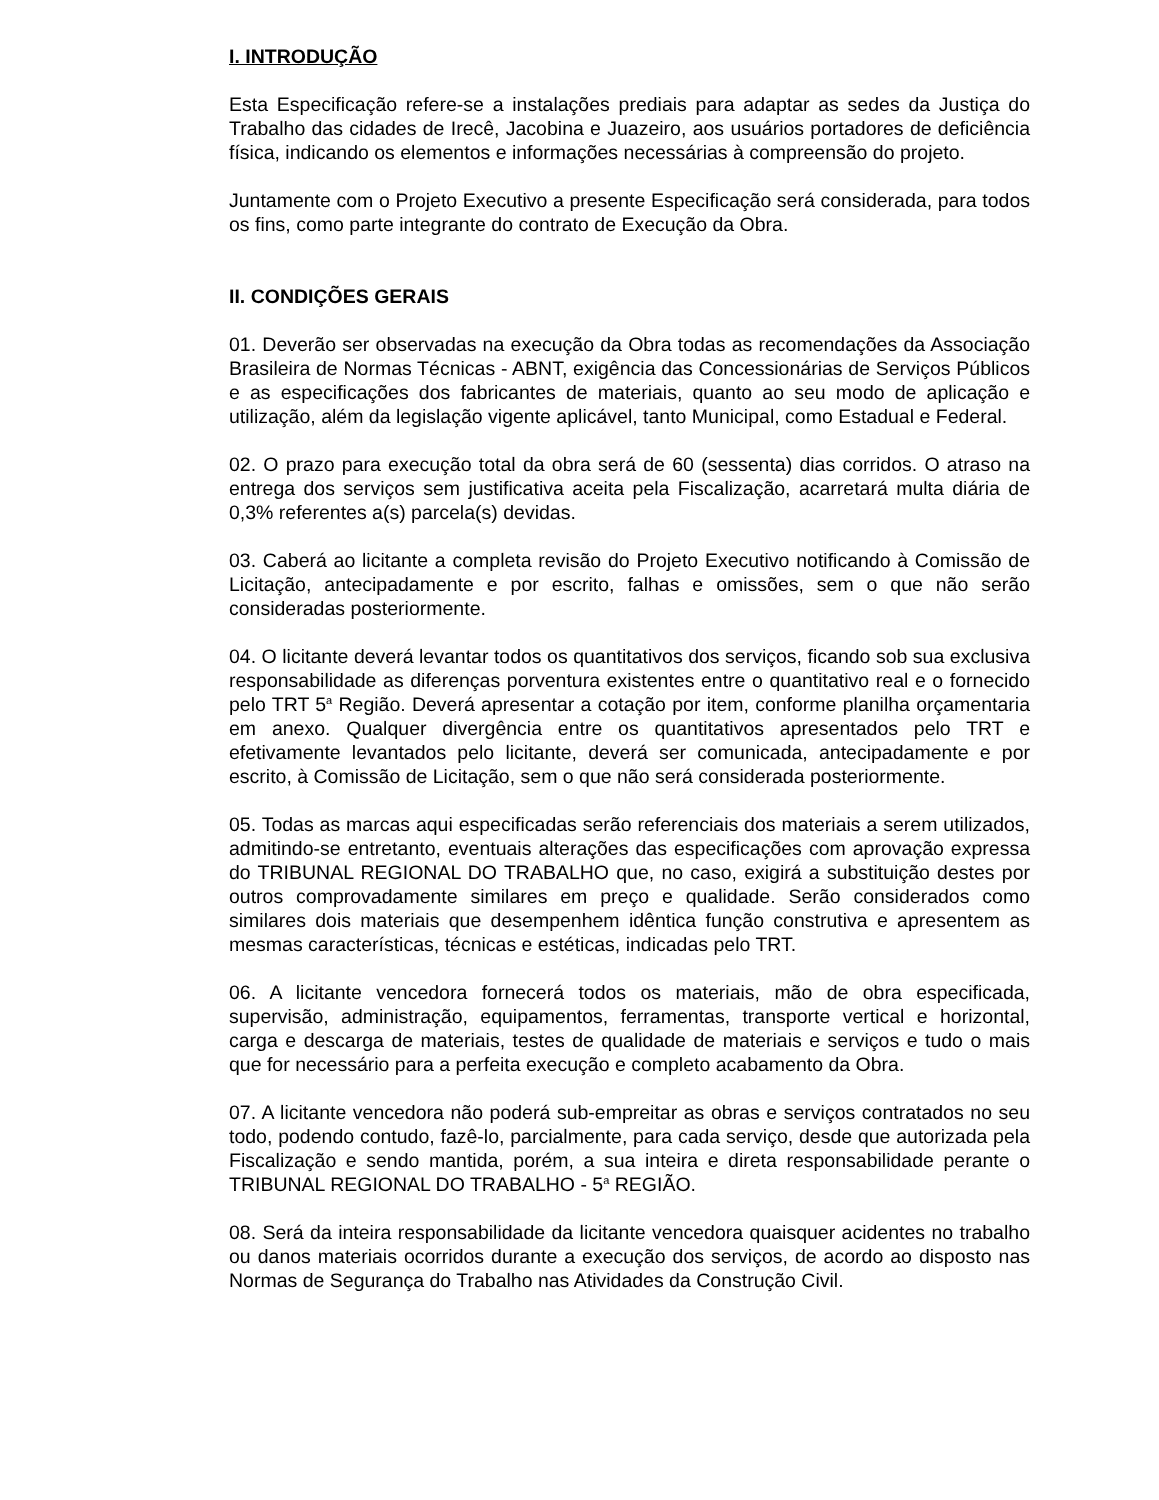I. INTRODUÇÃO
Esta Especificação refere-se a instalações prediais para adaptar as sedes da Justiça do Trabalho das cidades de Irecê, Jacobina e Juazeiro, aos usuários portadores de deficiência física, indicando os elementos e informações necessárias à compreensão do projeto.
Juntamente com o Projeto Executivo a presente Especificação será considerada, para todos os fins, como parte integrante do contrato de Execução da Obra.
II. CONDIÇÕES GERAIS
01. Deverão ser observadas na execução da Obra todas as recomendações da Associação Brasileira de Normas Técnicas - ABNT, exigência das Concessionárias de Serviços Públicos e as especificações dos fabricantes de materiais, quanto ao seu modo de aplicação e utilização, além da legislação vigente aplicável, tanto Municipal, como Estadual e Federal.
02. O prazo para execução total da obra será de 60 (sessenta) dias corridos. O atraso na entrega dos serviços sem justificativa aceita pela Fiscalização, acarretará multa diária de 0,3% referentes a(s) parcela(s) devidas.
03. Caberá ao licitante a completa revisão do Projeto Executivo notificando à Comissão de Licitação, antecipadamente e por escrito, falhas e omissões, sem o que não serão consideradas posteriormente.
04. O licitante deverá levantar todos os quantitativos dos serviços, ficando sob sua exclusiva responsabilidade as diferenças porventura existentes entre o quantitativo real e o fornecido pelo TRT 5<sup>a</sup> Região. Deverá apresentar a cotação por item, conforme planilha orçamentaria em anexo. Qualquer divergência entre os quantitativos apresentados pelo TRT e efetivamente levantados pelo licitante, deverá ser comunicada, antecipadamente e por escrito, à Comissão de Licitação, sem o que não será considerada posteriormente.
05. Todas as marcas aqui especificadas serão referenciais dos materiais a serem utilizados, admitindo-se entretanto, eventuais alterações das especificações com aprovação expressa do TRIBUNAL REGIONAL DO TRABALHO que, no caso, exigirá a substituição destes por outros comprovadamente similares em preço e qualidade. Serão considerados como similares dois materiais que desempenhem idêntica função construtiva e apresentem as mesmas características, técnicas e estéticas, indicadas pelo TRT.
06. A licitante vencedora fornecerá todos os materiais, mão de obra especificada, supervisão, administração, equipamentos, ferramentas, transporte vertical e horizontal, carga e descarga de materiais, testes de qualidade de materiais e serviços e tudo o mais que for necessário para a perfeita execução e completo acabamento da Obra.
07. A licitante vencedora não poderá sub-empreitar as obras e serviços contratados no seu todo, podendo contudo, fazê-lo, parcialmente, para cada serviço, desde que autorizada pela Fiscalização e sendo mantida, porém, a sua inteira e direta responsabilidade perante o TRIBUNAL REGIONAL DO TRABALHO - 5<sup>a</sup> REGIÃO.
08. Será da inteira responsabilidade da licitante vencedora quaisquer acidentes no trabalho ou danos materiais ocorridos durante a execução dos serviços, de acordo ao disposto nas Normas de Segurança do Trabalho nas Atividades da Construção Civil.